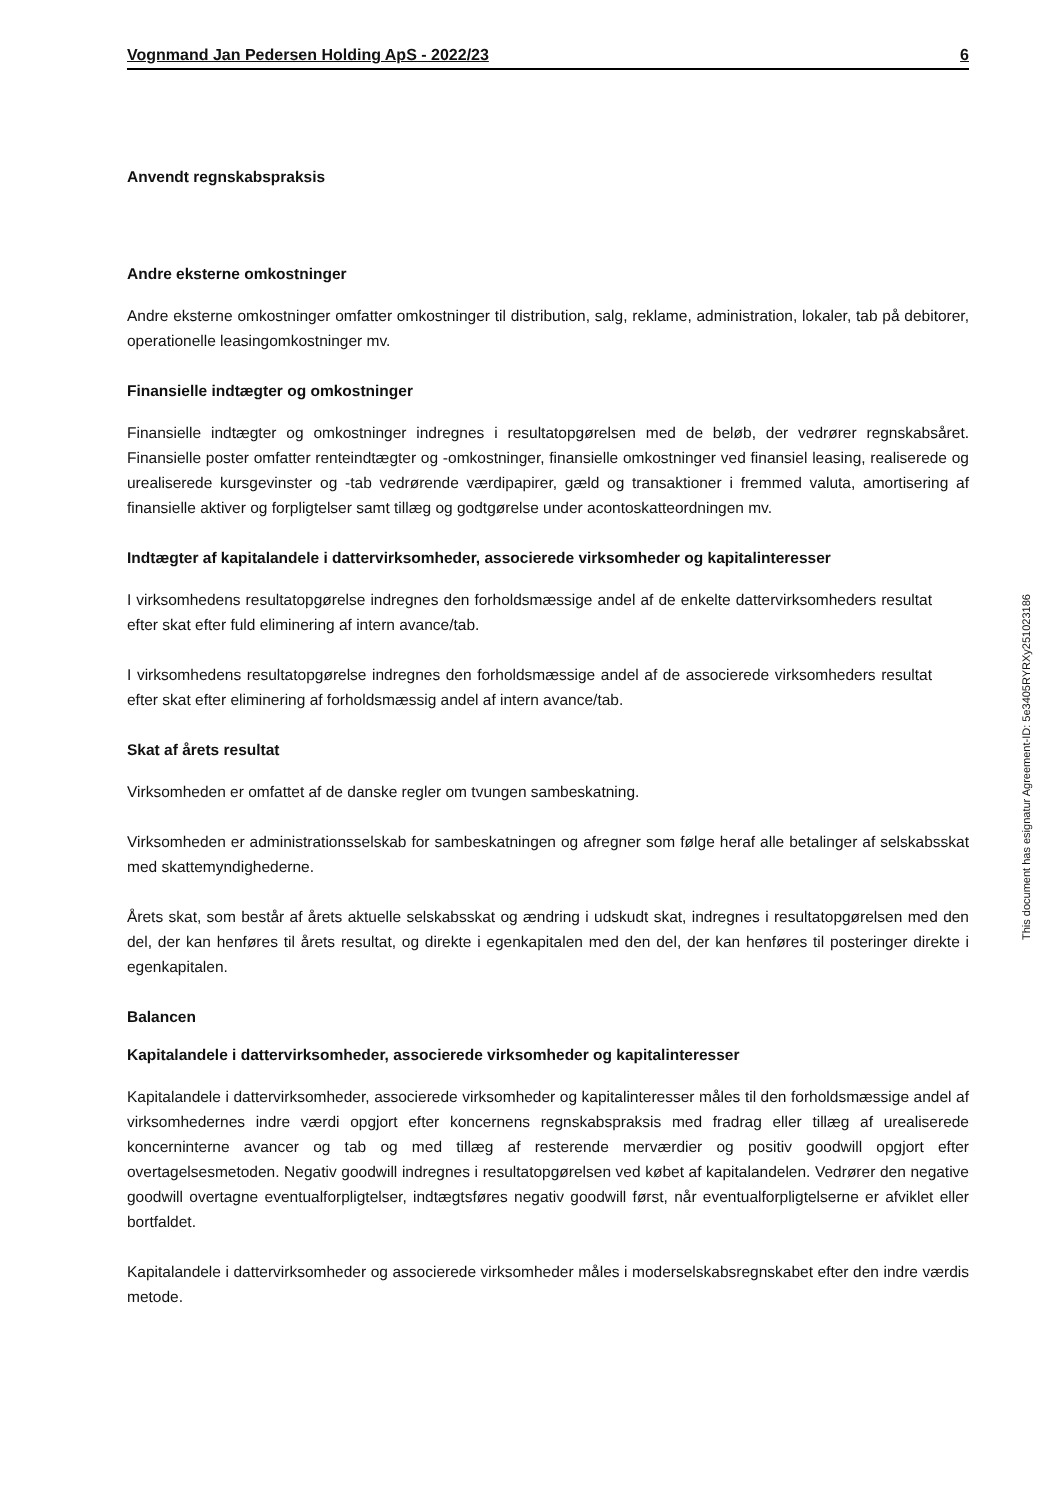Vognmand Jan Pedersen Holding ApS - 2022/23 6
Anvendt regnskabspraksis
Andre eksterne omkostninger
Andre eksterne omkostninger omfatter omkostninger til distribution, salg, reklame, administration, lokaler, tab på debitorer, operationelle leasingomkostninger mv.
Finansielle indtægter og omkostninger
Finansielle indtægter og omkostninger indregnes i resultatopgørelsen med de beløb, der vedrører regnskabsåret. Finansielle poster omfatter renteindtægter og -omkostninger, finansielle omkostninger ved finansiel leasing, realiserede og urealiserede kursgevinster og -tab vedrørende værdipapirer, gæld og transaktioner i fremmed valuta, amortisering af finansielle aktiver og forpligtelser samt tillæg og godtgørelse under acontoskatteordningen mv.
Indtægter af kapitalandele i dattervirksomheder, associerede virksomheder og kapitalinteresser
I virksomhedens resultatopgørelse indregnes den forholdsmæssige andel af de enkelte dattervirksomheders resultat efter skat efter fuld eliminering af intern avance/tab.
I virksomhedens resultatopgørelse indregnes den forholdsmæssige andel af de associerede virksomheders resultat efter skat efter eliminering af forholdsmæssig andel af intern avance/tab.
Skat af årets resultat
Virksomheden er omfattet af de danske regler om tvungen sambeskatning.
Virksomheden er administrationsselskab for sambeskatningen og afregner som følge heraf alle betalinger af selskabsskat med skattemyndighederne.
Årets skat, som består af årets aktuelle selskabsskat og ændring i udskudt skat, indregnes i resultatopgørelsen med den del, der kan henføres til årets resultat, og direkte i egenkapitalen med den del, der kan henføres til posteringer direkte i egenkapitalen.
Balancen
Kapitalandele i dattervirksomheder, associerede virksomheder og kapitalinteresser
Kapitalandele i dattervirksomheder, associerede virksomheder og kapitalinteresser måles til den forholdsmæssige andel af virksomhedernes indre værdi opgjort efter koncernens regnskabspraksis med fradrag eller tillæg af urealiserede koncerninterne avancer og tab og med tillæg af resterende merværdier og positiv goodwill opgjort efter overtagelsesmetoden. Negativ goodwill indregnes i resultatopgørelsen ved købet af kapitalandelen. Vedrører den negative goodwill overtagne eventualforpligtelser, indtægtsføres negativ goodwill først, når eventualforpligtelserne er afviklet eller bortfaldet.
Kapitalandele i dattervirksomheder og associerede virksomheder måles i moderselskabsregnskabet efter den indre værdis metode.
This document has esignatur Agreement-ID: 5e3405RYRXy251023186